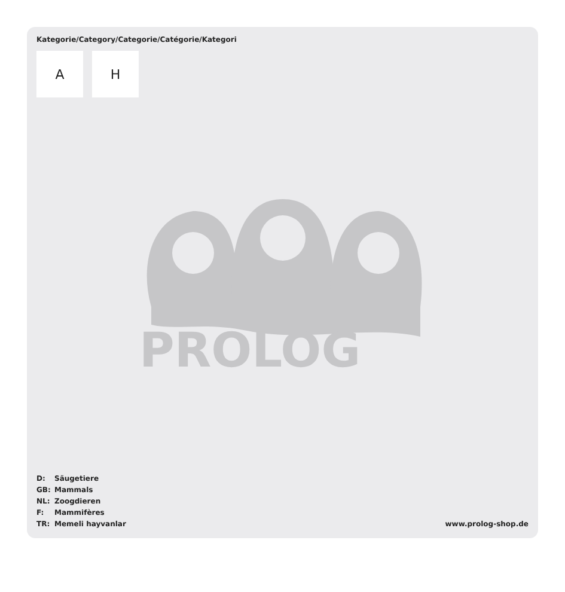Kategorie/Category/Categorie/Catégorie/Kategori
A H
PROLOG
D: Säugetiere
GB: Mammals
NL: Zoogdieren
F: Mammifères
TR: Memeli hayvanlar
www.prolog-shop.de